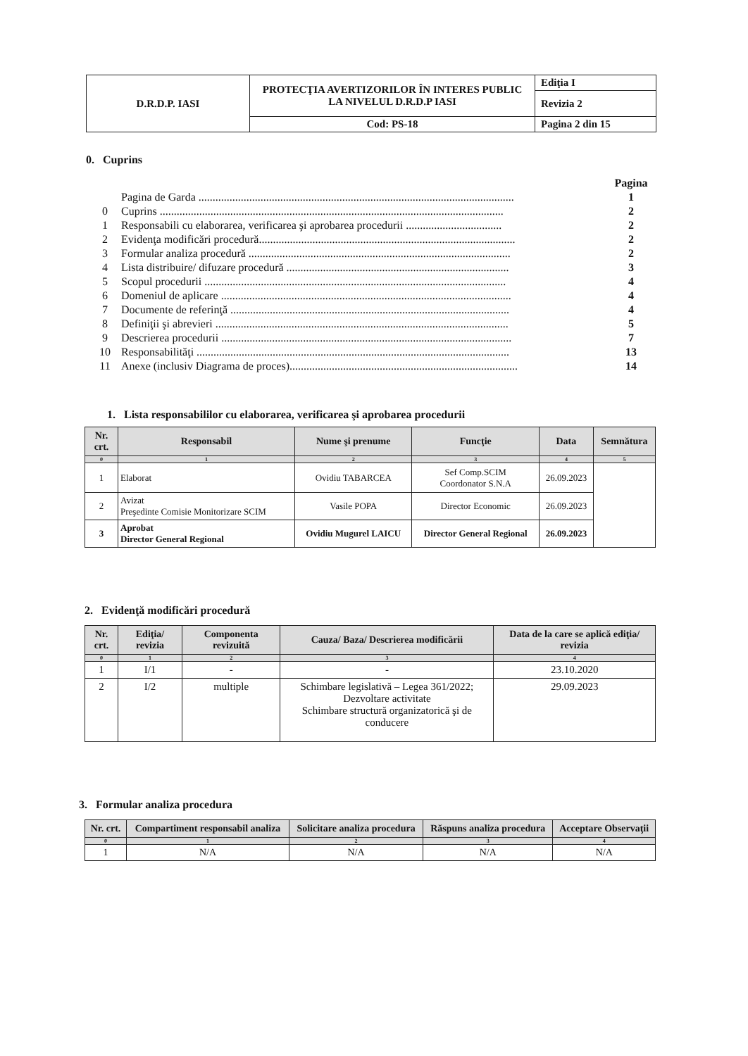| D.R.D.P. IASI | PROTECŢIA AVERTIZORILOR ÎN INTERES PUBLIC LA NIVELUL D.R.D.P IASI | Ediţia I |
| | | Revizia 2 |
| | Cod: PS-18 | Pagina 2 din 15 |
0. Cuprins
| | | Pagina |
| --- | --- | --- |
| | Pagina de Garda ................................................................................................................ | 1 |
| 0 | Cuprins .......................................................................................................................... | 2 |
| 1 | Responsabili cu elaborarea, verificarea şi aprobarea procedurii .................................. | 2 |
| 2 | Evidenţa modificări procedură........................................................................................... | 2 |
| 3 | Formular analiza procedură ............................................................................................. | 2 |
| 4 | Lista distribuire/ difuzare procedură ............................................................................... | 3 |
| 5 | Scopul procedurii ........................................................................................................... | 4 |
| 6 | Domeniul de aplicare ....................................................................................................... | 4 |
| 7 | Documente de referinţă ................................................................................................... | 4 |
| 8 | Definiţii şi abrevieri ........................................................................................................ | 5 |
| 9 | Descrierea procedurii ....................................................................................................... | 7 |
| 10 | Responsabilităţi ............................................................................................................... | 13 |
| 11 | Anexe (inclusiv Diagrama de proces)................................................................................. | 14 |
1. Lista responsabililor cu elaborarea, verificarea şi aprobarea procedurii
| Nr. crt. | Responsabil | Nume şi prenume | Funcţie | Data | Semnătura |
| --- | --- | --- | --- | --- | --- |
| 0 | 1 | 2 | 3 | 4 | 5 |
| 1 | Elaborat | Ovidiu TABARCEA | Sef Comp.SCIM Coordonator S.N.A | 26.09.2023 | |
| 2 | Avizat Preşedinte Comisie Monitorizare SCIM | Vasile POPA | Director Economic | 26.09.2023 | |
| 3 | Aprobat Director General Regional | Ovidiu Mugurel LAICU | Director General Regional | 26.09.2023 | |
2. Evidenţă modificări procedură
| Nr. crt. | Ediţia/ revizia | Componenta revizuită | Cauza/ Baza/ Descrierea modificării | Data de la care se aplică ediţia/ revizia |
| --- | --- | --- | --- | --- |
| 0 | 1 | 2 | 3 | 4 |
| 1 | I/1 | - | - | 23.10.2020 |
| 2 | I/2 | multiple | Schimbare legislativă – Legea 361/2022; Dezvoltare activitate Schimbare structură organizatorică şi de conducere | 29.09.2023 |
3. Formular analiza procedura
| Nr. crt. | Compartiment responsabil analiza | Solicitare analiza procedura | Răspuns analiza procedura | Acceptare Observaţii |
| --- | --- | --- | --- | --- |
| 0 | 1 | 2 | 3 | 4 |
| 1 | N/A | N/A | N/A | N/A |